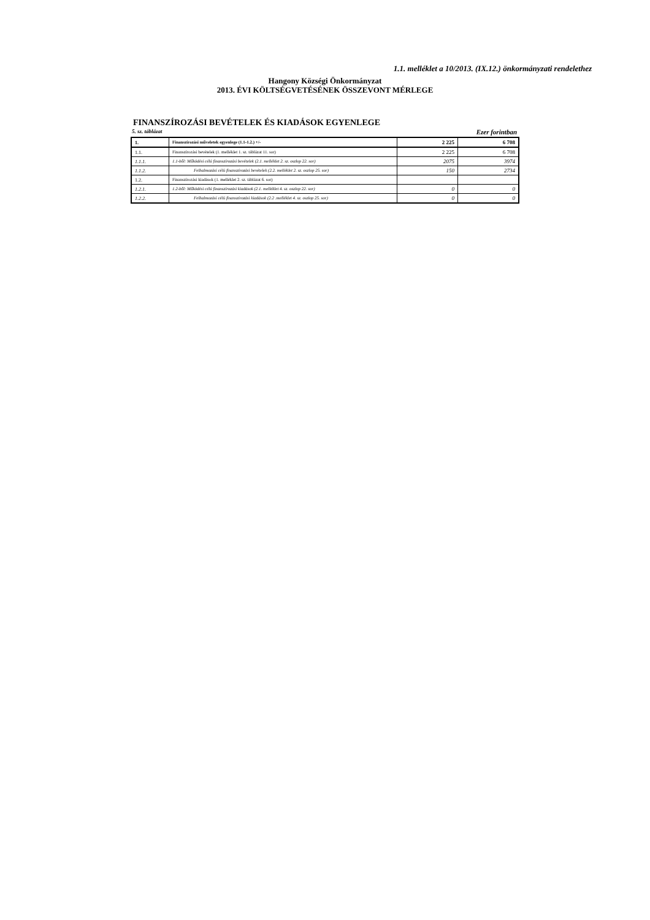1.1. melléklet a 10/2013. (IX.12.) önkormányzati rendelethez
Hangony Községi Önkormányzat
2013. ÉVI KÖLTSÉGVETÉSÉNEK ÖSSZEVONT MÉRLEGE
FINANSZÍROZÁSI BEVÉTELEK ÉS KIADÁSOK EGYENLEGE
5. sz. táblázat Ezer forintban
| 1. | Finanszírozási műveletek egyenlege (1.1-1.2.) +/- | 2 225 | 6 708 |
| 1.1. | Finanszírozási bevételek (1. melléklet 1. sz. táblázat 11. sor) | 2 225 | 6 708 |
| 1.1.1. | 1.1-ből: Működési célú finanszírozási bevételek (2.1. melléklet 2. sz. oszlop 22. sor) | 2075 | 3974 |
| 1.1.2. | Felhalmozási célú finanszírozási bevételek (2.2. melléklet 2. sz. oszlop 25. sor) | 150 | 2734 |
| 1.2. | Finanszírozási kiadások (1. melléklet 2. sz. táblázat 6. sor) | | |
| 1.2.1. | 1.2-ből: Működési célú finanszírozási kiadások (2.1. melléklet 4. sz. oszlop 22. sor) | 0 | 0 |
| 1.2.2. | Felhalmozási célú finanszírozási kiadások (2.2 .melléklet 4. sz. oszlop 25. sor) | 0 | 0 |